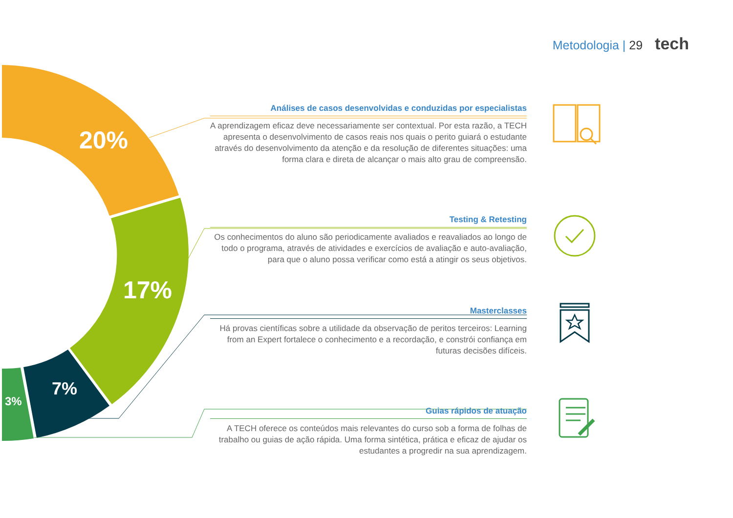Metodologia | 29 tech
20%
17%
7%
3%
Análises de casos desenvolvidas e conduzidas por especialistas
A aprendizagem eficaz deve necessariamente ser contextual. Por esta razão, a TECH apresenta o desenvolvimento de casos reais nos quais o perito guiará o estudante através do desenvolvimento da atenção e da resolução de diferentes situações: uma forma clara e direta de alcançar o mais alto grau de compreensão.
Testing & Retesting
Os conhecimentos do aluno são periodicamente avaliados e reavaliados ao longo de todo o programa, através de atividades e exercícios de avaliação e auto-avaliação, para que o aluno possa verificar como está a atingir os seus objetivos.
Masterclasses
Há provas científicas sobre a utilidade da observação de peritos terceiros: Learning from an Expert fortalece o conhecimento e a recordação, e constrói confiança em futuras decisões difíceis.
Guias rápidos de atuação
A TECH oferece os conteúdos mais relevantes do curso sob a forma de folhas de trabalho ou guias de ação rápida. Uma forma sintética, prática e eficaz de ajudar os estudantes a progredir na sua aprendizagem.